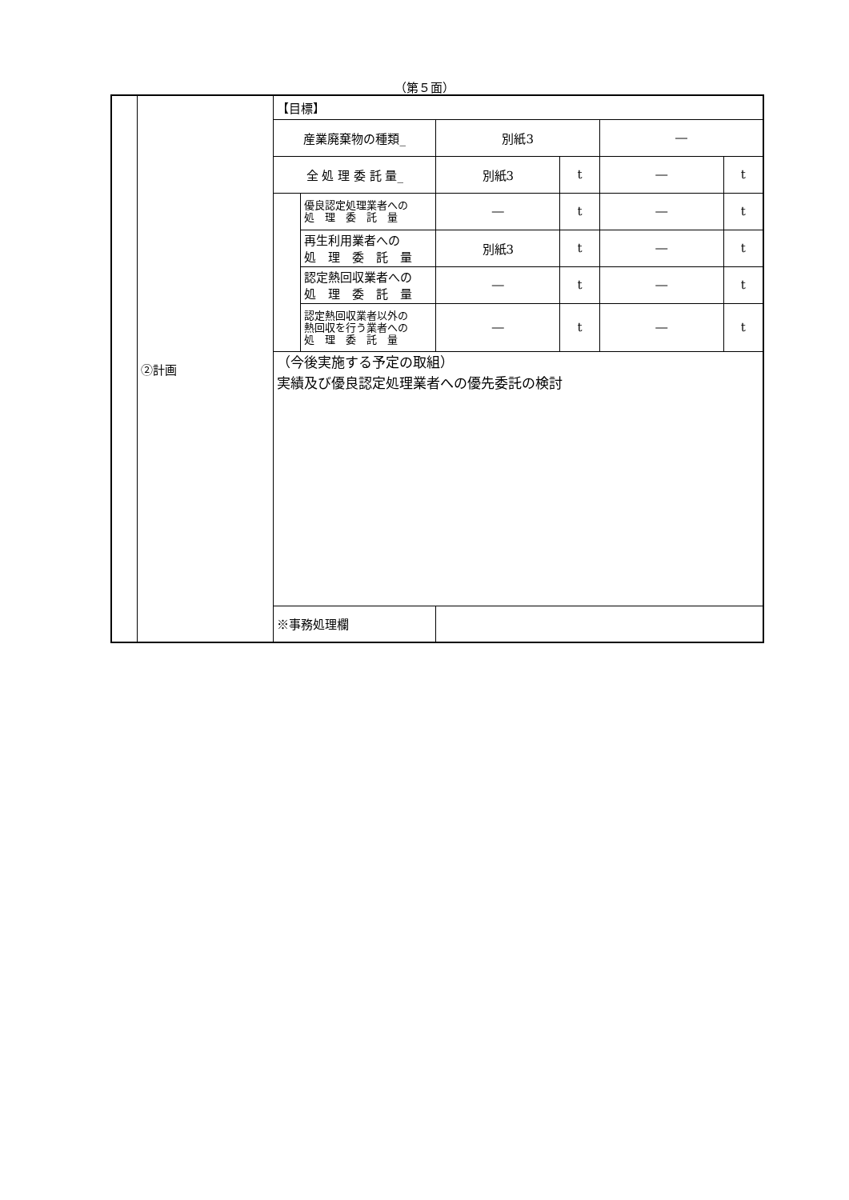（第５面）
| | ②計画 | 【目標】 | | | | | |
| | | 産業廃棄物の種類_ | | 別紙3 | | ― | |
| | | 全 処 理 委 託 量_ | | 別紙3 | t | ― | t |
| | | | 優良認定処理業者への 処 理 委 託 量 | ― | t | ― | t |
| | | | 再生利用業者への 処 理 委 託 量 | 別紙3 | t | ― | t |
| | | | 認定熱回収業者への 処 理 委 託 量 | ― | t | ― | t |
| | | | 認定熱回収業者以外の 熱回収を行う業者への 処 理 委 託 量 | ― | t | ― | t |
| | | （今後実施する予定の取組） 実績及び優良認定処理業者への優先委託の検討 | | | | | |
| | | ※事務処理欄 | | | | | |